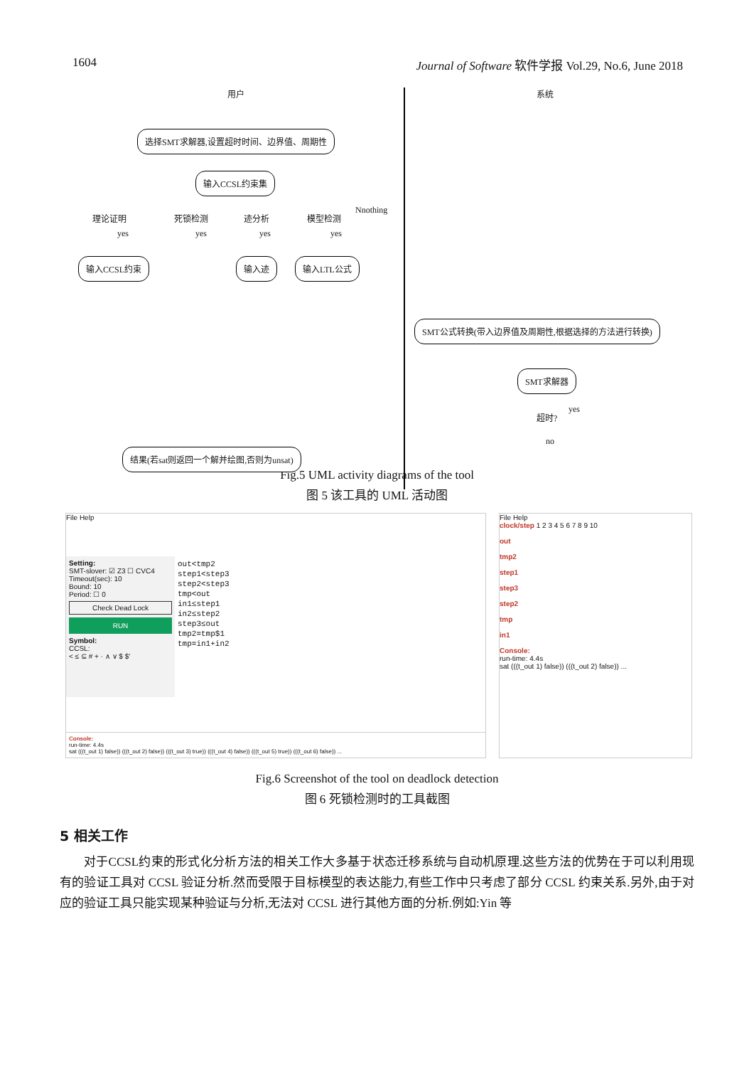1604 Journal of Software 软件学报 Vol.29, No.6, June 2018
用户 系统
选择SMT求解器,设置超时时间、边界值、周期性
输入CCSL约束集
理论证明 死锁检测 迹分析 模型检测
Nnothing
yes yes yes yes
输入CCSL约束 输入迹 输入LTL公式
SMT公式转换(带入边界值及周期性,根据选择的方法进行转换)
SMT求解器
超时?
yes
no
结果(若sat则返回一个解并绘图,否则为unsat)
Fig.5 UML activity diagrams of the tool
图 5 该工具的 UML 活动图
File Help
Setting:
SMT-slover: ☑ Z3 ☐ CVC4
Timeout(sec): 10
Bound: 10
Period: ☐ 0
Check Dead Lock
RUN
Symbol:
CCSL:
< ≤ ⊆ # + · ∧ ∨ $ $'
out<tmp2
step1<step3
step2<step3
tmp<out
in1≤step1
in2≤step2
step3≤out
tmp2=tmp$1
tmp=in1+in2
Console:
run-time: 4.4s
sat (((t_out 1) false)) (((t_out 2) false)) (((t_out 3) true)) (((t_out 4) false)) (((t_out 5) true)) (((t_out 6) false)) ...
File Help
clock/step 1 2 3 4 5 6 7 8 9 10
out
tmp2
step1
step3
step2
tmp
in1
Console:
run-time: 4.4s
sat (((t_out 1) false)) (((t_out 2) false)) ...
Fig.6 Screenshot of the tool on deadlock detection
图 6 死锁检测时的工具截图
5 相关工作
对于CCSL约束的形式化分析方法的相关工作大多基于状态迁移系统与自动机原理.这些方法的优势在于可以利用现有的验证工具对 CCSL 验证分析.然而受限于目标模型的表达能力,有些工作中只考虑了部分 CCSL 约束关系.另外,由于对应的验证工具只能实现某种验证与分析,无法对 CCSL 进行其他方面的分析.例如:Yin 等